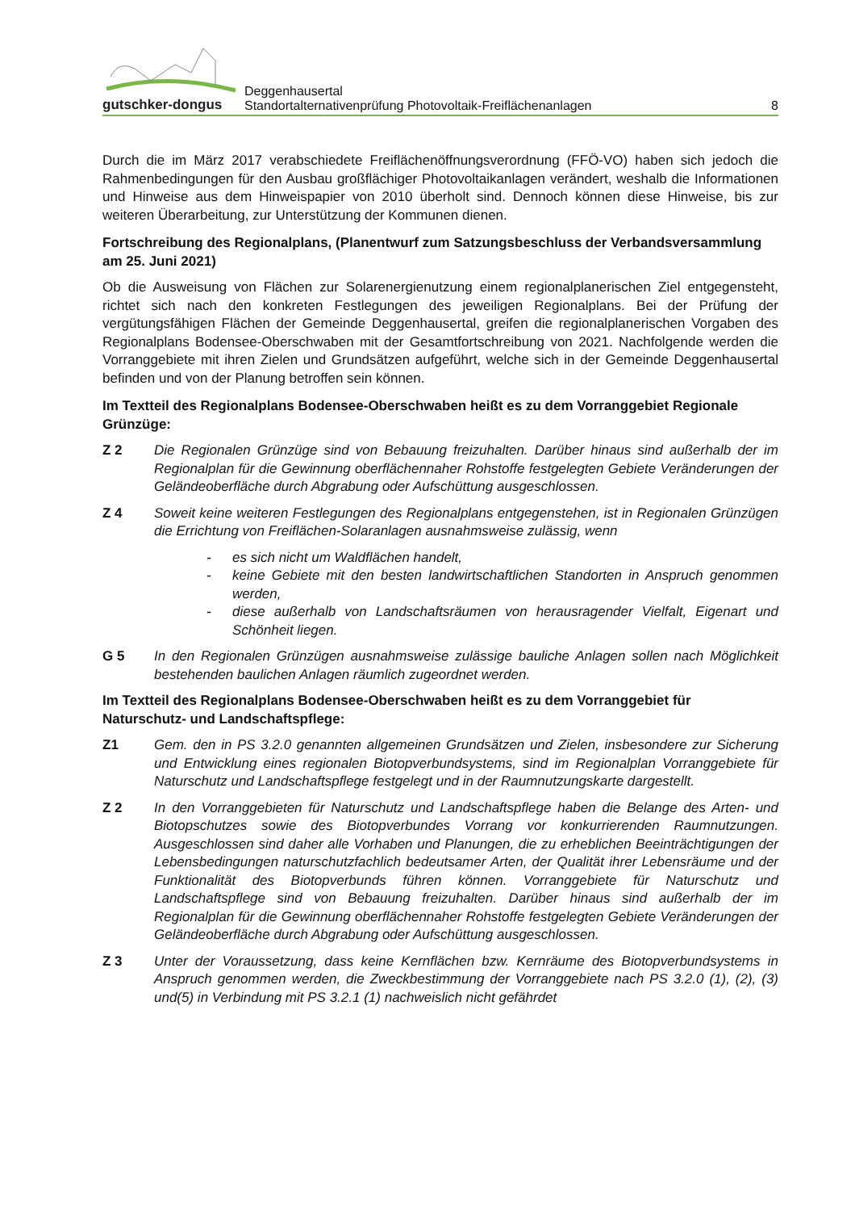gutschker-dongus
Deggenhausertal
Standortalternativenprüfung Photovoltaik-Freiflächenanlagen
8
Durch die im März 2017 verabschiedete Freiflächenöffnungsverordnung (FFÖ-VO) haben sich jedoch die Rahmenbedingungen für den Ausbau großflächiger Photovoltaikanlagen verändert, weshalb die Informationen und Hinweise aus dem Hinweispapier von 2010 überholt sind. Dennoch können diese Hinweise, bis zur weiteren Überarbeitung, zur Unterstützung der Kommunen dienen.
Fortschreibung des Regionalplans, (Planentwurf zum Satzungsbeschluss der Verbandsversammlung am 25. Juni 2021)
Ob die Ausweisung von Flächen zur Solarenergienutzung einem regionalplanerischen Ziel entgegensteht, richtet sich nach den konkreten Festlegungen des jeweiligen Regionalplans. Bei der Prüfung der vergütungsfähigen Flächen der Gemeinde Deggenhausertal, greifen die regionalplanerischen Vorgaben des Regionalplans Bodensee-Oberschwaben mit der Gesamtfortschreibung von 2021. Nachfolgende werden die Vorranggebiete mit ihren Zielen und Grundsätzen aufgeführt, welche sich in der Gemeinde Deggenhausertal befinden und von der Planung betroffen sein können.
Im Textteil des Regionalplans Bodensee-Oberschwaben heißt es zu dem Vorranggebiet Regionale Grünzüge:
Z 2 Die Regionalen Grünzüge sind von Bebauung freizuhalten. Darüber hinaus sind außerhalb der im Regionalplan für die Gewinnung oberflächennaher Rohstoffe festgelegten Gebiete Veränderungen der Geländeoberfläche durch Abgrabung oder Aufschüttung ausgeschlossen.
Z 4 Soweit keine weiteren Festlegungen des Regionalplans entgegenstehen, ist in Regionalen Grünzügen die Errichtung von Freiflächen-Solaranlagen ausnahmsweise zulässig, wenn
- es sich nicht um Waldflächen handelt,
- keine Gebiete mit den besten landwirtschaftlichen Standorten in Anspruch genommen werden,
- diese außerhalb von Landschaftsräumen von herausragender Vielfalt, Eigenart und Schönheit liegen.
G 5 In den Regionalen Grünzügen ausnahmsweise zulässige bauliche Anlagen sollen nach Möglichkeit bestehenden baulichen Anlagen räumlich zugeordnet werden.
Im Textteil des Regionalplans Bodensee-Oberschwaben heißt es zu dem Vorranggebiet für Naturschutz- und Landschaftspflege:
Z1 Gem. den in PS 3.2.0 genannten allgemeinen Grundsätzen und Zielen, insbesondere zur Sicherung und Entwicklung eines regionalen Biotopverbundsystems, sind im Regionalplan Vorranggebiete für Naturschutz und Landschaftspflege festgelegt und in der Raumnutzungskarte dargestellt.
Z 2 In den Vorranggebieten für Naturschutz und Landschaftspflege haben die Belange des Arten- und Biotopschutzes sowie des Biotopverbundes Vorrang vor konkurrierenden Raumnutzungen. Ausgeschlossen sind daher alle Vorhaben und Planungen, die zu erheblichen Beeinträchtigungen der Lebensbedingungen naturschutzfachlich bedeutsamer Arten, der Qualität ihrer Lebensräume und der Funktionalität des Biotopverbunds führen können. Vorranggebiete für Naturschutz und Landschaftspflege sind von Bebauung freizuhalten. Darüber hinaus sind außerhalb der im Regionalplan für die Gewinnung oberflächennaher Rohstoffe festgelegten Gebiete Veränderungen der Geländeoberfläche durch Abgrabung oder Aufschüttung ausgeschlossen.
Z 3 Unter der Voraussetzung, dass keine Kernflächen bzw. Kernräume des Biotopverbundsystems in Anspruch genommen werden, die Zweckbestimmung der Vorranggebiete nach PS 3.2.0 (1), (2), (3) und(5) in Verbindung mit PS 3.2.1 (1) nachweislich nicht gefährdet